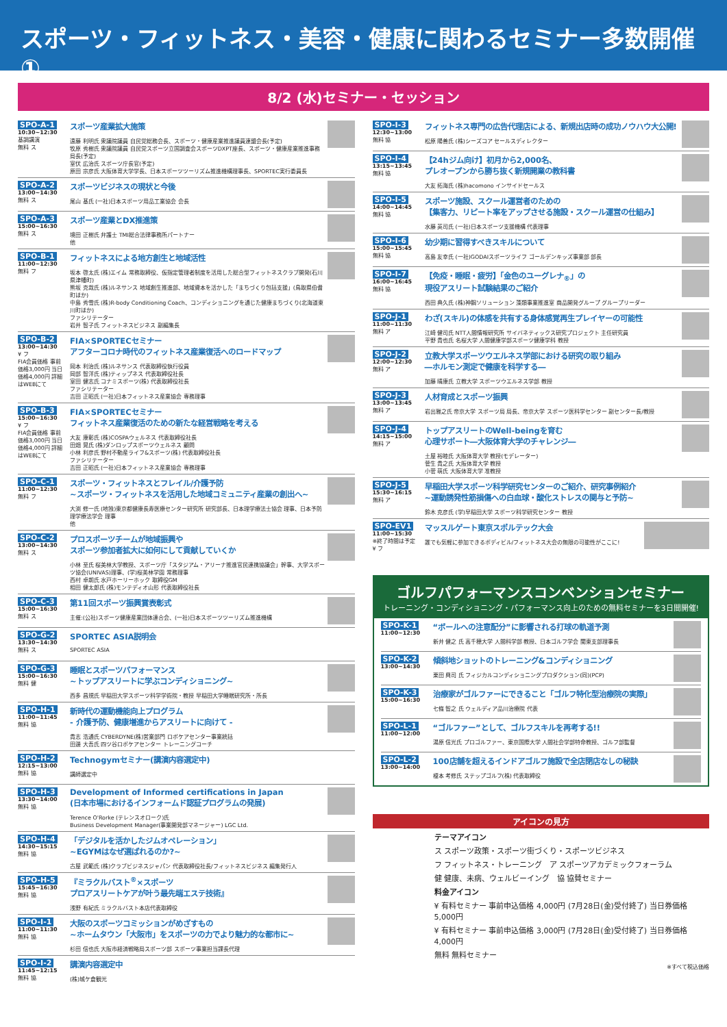スポーツ・フィットネス・美容・健康に関わるセミナー多数開催①
8/2 (水)セミナー・セッション
SPO-A-1
10:30~12:30
基調講演
無料 ス
スポーツ産業拡大施策
遠藤 利明氏 衆議院議員 自民党総務会長、スポーツ・健康産業推進議員連盟会長(予定)
牧原 秀樹氏 衆議院議員 自民党スポーツ立国調査会スポーツDXPT座長、スポーツ・健康産業推進事務局長(予定)
室伏 広治氏 スポーツ庁長官(予定)
原田 宗彦氏 大阪体育大学学長、日本スポーツツーリズム推進機構理事長、SPORTEC実行委員長
SPO-A-2
13:00~14:30
無料 ス
スポーツビジネスの現状と今後
尾山 基氏 (一社)日本スポーツ用品工業協会 会長
SPO-A-3
15:00~16:30
無料 ス
スポーツ産業とDX推進策
境田 正樹氏 弁護士 TMI総合法律事務所パートナー
他
SPO-B-1
11:00~12:30
無料 フ
フィットネスによる地方創生と地域活性
坂本 啓太氏 (株)エイム 常務取締役、仮指定管理者制度を活用した総合型フィットネスクラブ開発(石川県津幡町)
熊坂 克哉氏 (株)ルネサンス 地域創生推進部、地域資本を活かした「まちづくり包括支援」(鳥取県伯耆町ほか)
中島 秀雪氏 (株)R-body Conditioning Coach、コンディショニングを通じた健康まちづくり(北海道東川町ほか)
ファシリテーター
岩井 智子氏 フィットネスビジネス 副編集長
SPO-B-2
13:00~14:30
¥ フ
FIA会員価格 事前価格3,000円 当日価格4,000円 詳細はWEBにて
FIA×SPORTECセミナー
アフターコロナ時代のフィットネス産業復活へのロードマップ
岡本 利治氏 (株)ルネサンス 代表取締役執行役員
岡部 智洋氏 (株)ティップネス 代表取締役社長
室田 健志氏 コナミスポーツ(株) 代表取締役社長
ファシリテーター
吉田 正昭氏 (一社)日本フィットネス産業協会 専務理事
SPO-B-3
15:00~16:30
¥ フ
FIA会員価格 事前価格3,000円 当日価格4,000円 詳細はWEBにて
FIA×SPORTECセミナー
フィットネス産業復活のための新たな経営戦略を考える
大友 康彰氏 (株)COSPAウェルネス 代表取締役社長
田畑 晃氏 (株)ダンロップスポーツウェルネス 顧問
小林 利彦氏 野村不動産ライフ&スポーツ(株) 代表取締役社長
ファシリテーター
吉田 正昭氏 (一社)日本フィットネス産業協会 専務理事
SPO-C-1
11:00~12:30
無料 フ
スポーツ・フィットネスとフレイル/介護予防
~スポーツ・フィットネスを活用した地域コミュニティ産業の創出へ~
大渕 修一氏 (地独)東京都健康長寿医療センター研究所 研究部長、日本理学療法士協会 理事、日本予防理学療法学会 理事
他
SPO-C-2
13:00~14:30
無料 ス
プロスポーツチームが地域振興や
スポーツ参加者拡大に如何にして貢献していくか
小林 至氏 桜美林大学教授、スポーツ庁「スタジアム・アリーナ推進官民連携協議会」幹事、大学スポーツ協会(UNIVAS)理事、(学)桜美林学園 常務理事
西村 卓朗氏 水戸ホーリーホック 取締役GM
相田 健太郎氏 (株)モンテディオ山形 代表取締役社長
SPO-C-3
15:00~16:30
無料 ス
第11回スポーツ振興賞表彰式
主催:(公社)スポーツ健康産業団体連合会、(一社)日本スポーツツーリズム推進機構
SPO-G-2
13:30~14:30
無料 ス
SPORTEC ASIA説明会
SPORTEC ASIA
SPO-G-3
15:00~16:30
無料 健
睡眠とスポーツパフォーマンス
~トップアスリートに学ぶコンディショニング~
西多 昌規氏 早稲田大学スポーツ科学学術院・教授 早稲田大学睡眠研究所・所長
SPO-H-1
11:00~11:45
無料 協
新時代の運動機能向上プログラム
- 介護予防、健康増進からアスリートに向けて -
貴志 浩通氏 CYBERDYNE(株)営業部門 ロボケアセンター事業統括
田邊 大吾氏 四ツ谷ロボケアセンター トレーニングコーチ
SPO-H-2
12:15~13:00
無料 協
Technogymセミナー(講演内容選定中)
講師選定中
SPO-H-3
13:30~14:00
無料 協
Development of Informed certifications in Japan
(日本市場におけるインフォームド認証プログラムの発展)
Terence O'Rorke (テレンスオローク)氏
Business Development Manager(事業開発部マネージャー) LGC Ltd.
SPO-H-4
14:30~15:15
無料 協
「デジタルを活かしたジムオペレーション」
~EGYMはなぜ選ばれるのか?~
古屋 武範氏 (株)クラブビジネスジャパン 代表取締役社長/フィットネスビジネス 編集発行人
SPO-H-5
15:45~16:30
無料 協
『ミラクルバスト<sup>®</sup>×スポーツ
プロアスリートケアが叶う最先端エステ技術』
浅野 有紀氏 ミラクルバスト本店代表取締役
SPO-I-1
11:00~11:30
無料 協
大阪のスポーツコミッションがめざすもの
~ホームタウン「大阪市」をスポーツの力でより魅力的な都市に~
杉田 信也氏 大阪市経済戦略局スポーツ部 スポーツ事業担当課長代理
SPO-I-2
11:45~12:15
無料 協
講演内容選定中
(株)城ケ倉観光
SPO-I-3
12:30~13:00
無料 協
フィットネス専門の広告代理店による、新規出店時の成功ノウハウ大公開!
松原 陽善氏 (株)シーズコア セールスディレクター
SPO-I-4
13:15~13:45
無料 協
【24hジム向け】初月から2,000名、
プレオープンから勝ち抜く新規開業の教科書
大友 拓海氏 (株)hacomono インサイドセールス
SPO-I-5
14:00~14:45
無料 協
スポーツ施設、スクール運営者のための
【集客力、リピート率をアップさせる施設・スクール運営の仕組み】
水藤 英司氏 (一社)日本スポーツ支援機構 代表理事
SPO-I-6
15:00~15:45
無料 協
幼少期に習得すべきスキルについて
高島 友幸氏 (一社)GODAIスポーツライフ ゴールデンキッズ事業部 部長
SPO-I-7
16:00~16:45
無料 協
【免疫・睡眠・疲労】「金色のユーグレナ<sub>®</sub>」の
現役アスリート試験結果のご紹介
西田 典久氏 (株)神鋼ソリューション 藻類事業推進室 商品開発グループ グループリーダー
SPO-J-1
11:00~11:30
無料 ア
わざ(スキル)の体感を共有する身体感覚再生プレイヤーの可能性
江崎 健司氏 NTT人間情報研究所 サイバネティックス研究プロジェクト 主任研究員
平野 貴也氏 名桜大学 人間健康学部スポーツ健康学科 教授
SPO-J-2
12:00~12:30
無料 ア
立教大学スポーツウエルネス学部における研究の取り組み
―ホルモン測定で健康を科学する―
加藤 晴康氏 立教大学 スポーツウエルネス学部 教授
SPO-J-3
13:00~13:45
無料 ア
人材育成とスポーツ振興
岩出雅之氏 帝京大学 スポーツ局 局長、帝京大学 スポーツ医科学センター 副センター長/教授
SPO-J-4
14:15~15:00
無料 ア
トップアスリートのWell-beingを育む
心理サポート―大阪体育大学のチャレンジ―
土屋 裕睦氏 大阪体育大学 教授(モデレーター)
菅生 貴之氏 大阪体育大学 教授
小菅 萌氏 大阪体育大学 准教授
SPO-J-5
15:30~16:15
無料 ア
早稲田大学スポーツ科学研究センターのご紹介、研究事例紹介
~運動誘発性筋損傷への白血球・酸化ストレスの関与と予防~
鈴木 克彦氏 (学)早稲田大学 スポーツ科学研究センター 教授
SPO-EV1
11:00~15:30
※終了時間は予定
¥ フ
マッスルゲート東京スポルテック大会
誰でも気軽に参加できるボディビル/フィットネス大会の無限の可能性がここに!
ゴルフパフォーマンスコンベンションセミナー
トレーニング・コンディショニング・パフォーマンス向上のための無料セミナーを3日間開催!
SPO-K-1
11:00~12:30
“ボールへの注意配分”に影響される打球の軌道予測
新井 健之 氏 高千穂大学 人間科学部 教授、日本ゴルフ学会 関東支部理事長
SPO-K-2
13:00~14:30
傾斜地ショットのトレーニング&コンディショニング
栗田 興司 氏 フィジカルコンディショニングプロダクション(同)(PCP)
SPO-K-3
15:00~16:30
治療家がゴルファーにできること「ゴルフ特化型治療院の実際」
七條 智之 氏 ウェルディア品川治療院 代表
SPO-L-1
11:00~12:00
“ゴルファー”として、ゴルフスキルを再考する!!
湯原 信光氏 プロゴルファー、東京国際大学 人間社会学部特命教授、ゴルフ部監督
SPO-L-2
13:00~14:00
100店舗を超えるインドアゴルフ施設で全店閉店なしの秘訣
榎本 考修氏 ステップゴルフ(株) 代表取締役
アイコンの見方
テーマアイコン
ス スポーツ政策・スポーツ街づくり・スポーツビジネス
フ フィットネス・トレーニング　ア スポーツアカデミックフォーラム
健 健康、未病、ウェルビーイング　協 協賛セミナー
料金アイコン
¥ 有料セミナー 事前申込価格 4,000円 (7月28日(金)受付終了) 当日券価格 5,000円
¥ 有料セミナー 事前申込価格 3,000円 (7月28日(金)受付終了) 当日券価格 4,000円
無料 無料セミナー
※すべて税込価格